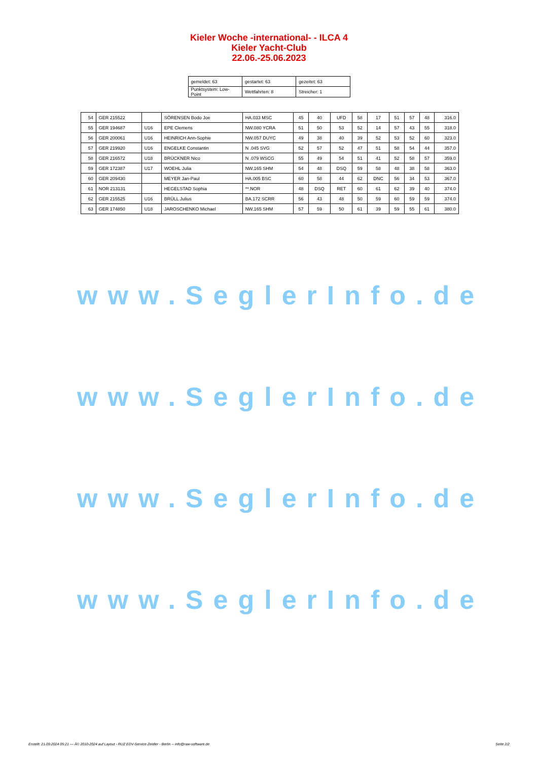Kieler Woche -international- - ILCA 4
Kieler Yacht-Club
22.06.-25.06.2023
| gemeldet: 63 | gestartet: 63 | gezeitet: 63 |
| Punktsystem: Low-Point | Wettfahrten: 8 | Streicher: 1 |
| 54 | GER 215522 | | SÖRENSEN Bodo Joe | HA.033 MSC | 45 | 40 | UFD | 58 | 17 | 51 | 57 | 48 | 316.0 |
| 55 | GER 194687 | U16 | EPE Clemens | NW.080 YCRA | 51 | 50 | 53 | 52 | 14 | 57 | 43 | 55 | 318.0 |
| 56 | GER 200061 | U16 | HEINRICH Ann-Sophie | NW.057 DUYC | 49 | 38 | 40 | 39 | 52 | 53 | 52 | 60 | 323.0 |
| 57 | GER 219920 | U16 | ENGELKE Constantin | N .045 SVG | 52 | 57 | 52 | 47 | 51 | 58 | 54 | 44 | 357.0 |
| 58 | GER 216572 | U18 | BRÜCKNER Nico | N .079 WSCG | 55 | 49 | 54 | 51 | 41 | 52 | 58 | 57 | 359.0 |
| 59 | GER 172387 | U17 | WOEHL Julia | NW.165 SHM | 54 | 48 | DSQ | 59 | 58 | 48 | 38 | 58 | 363.0 |
| 60 | GER 209430 | | MEYER Jan-Paul | HA.005 BSC | 60 | 58 | 44 | 62 | DNC | 56 | 34 | 53 | 367.0 |
| 61 | NOR 213131 | | HEGELSTAD Sophia | **.NOR | 48 | DSQ | RET | 60 | 61 | 62 | 39 | 40 | 374.0 |
| 62 | GER 215525 | U16 | BRÜLL Julius | BA.172 SCRR | 56 | 43 | 48 | 50 | 59 | 60 | 59 | 59 | 374.0 |
| 63 | GER 174850 | U18 | JAROSCHENKO Michael | NW.165 SHM | 57 | 59 | 50 | 61 | 39 | 59 | 55 | 61 | 380.0 |
www.SeglerInfo.de
www.SeglerInfo.de
www.SeglerInfo.de
www.SeglerInfo.de
Erstellt: 21.09.2024 05:21 --- Â© 2010-2024 auf Layout - RUZ EDV-Service Zeidler - Berlin -- info@raw-software.de Seite 2/2